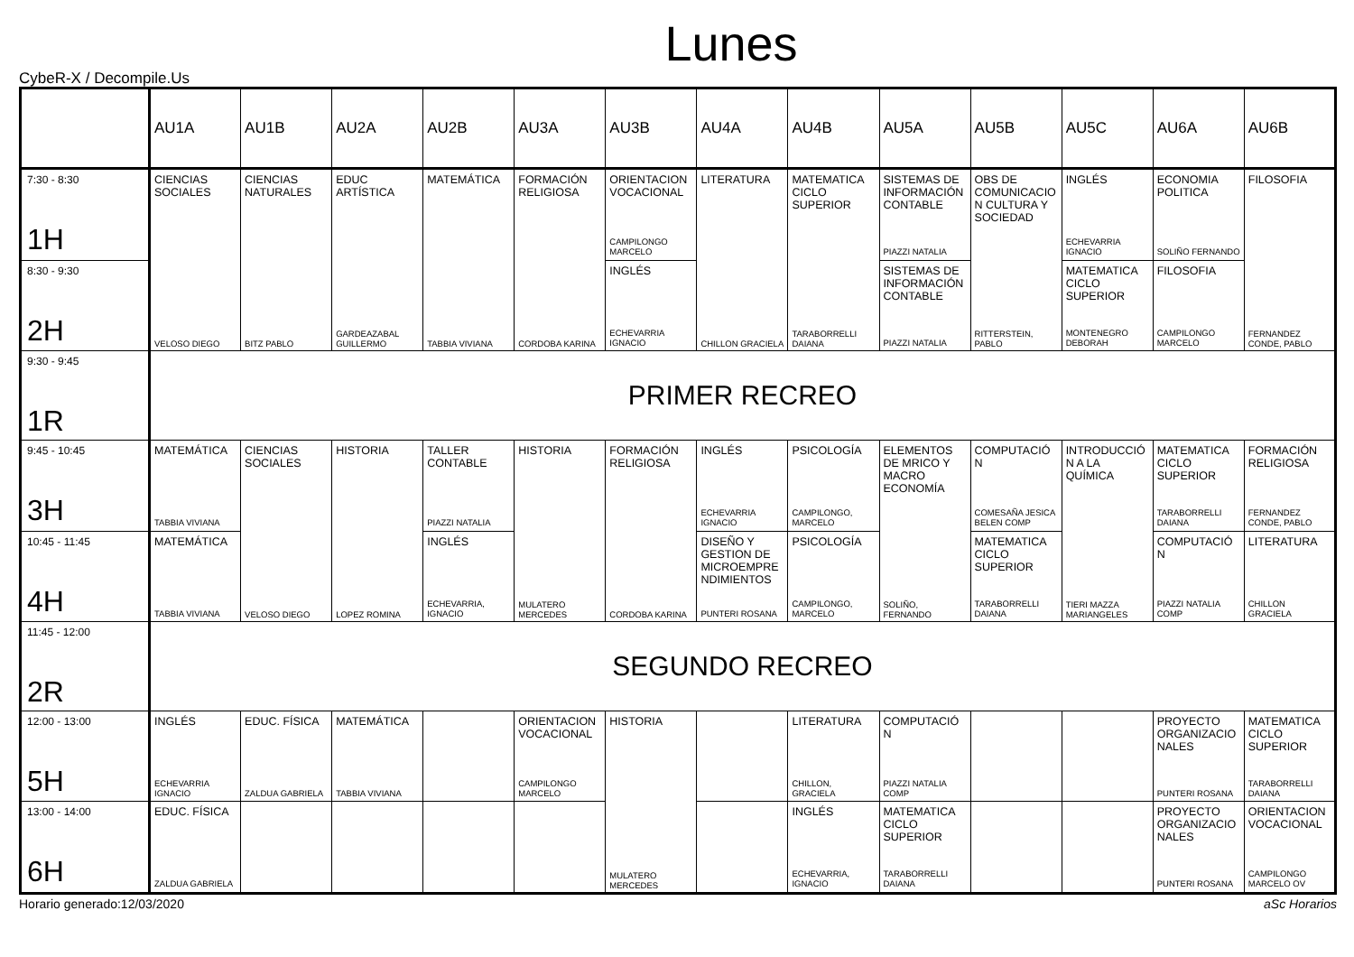Lunes
CybeR-X / Decompile.Us
| | AU1A | AU1B | AU2A | AU2B | AU3A | AU3B | AU4A | AU4B | AU5A | AU5B | AU5C | AU6A | AU6B |
| --- | --- | --- | --- | --- | --- | --- | --- | --- | --- | --- | --- | --- | --- |
| 7:30 - 8:30 1H | CIENCIAS SOCIALES VELOSO DIEGO | CIENCIAS NATURALES BITZ PABLO | EDUC ARTÍSTICA GARDEAZABAL GUILLERMO | MATEMÁTICA TABBIA VIVIANA | FORMACIÓN RELIGIOSA CORDOBA KARINA | ORIENTACION VOCACIONAL CAMPILONGO MARCELO | LITERATURA CHILLON GRACIELA | MATEMATICA CICLO SUPERIOR TARABORRELLI DAIANA | SISTEMAS DE INFORMACIÓN CONTABLE PIAZZI NATALIA | OBS DE COMUNICACIO N CULTURA Y SOCIEDAD RITTERSTEIN, PABLO | INGLÉS ECHEVARRIA IGNACIO | ECONOMIA POLITICA SOLIÑO FERNANDO | FILOSOFIA FERNANDEZ CONDE, PABLO |
| 8:30 - 9:30 2H | | | | | | INGLÉS ECHEVARRIA IGNACIO | | | SISTEMAS DE INFORMACIÓN CONTABLE PIAZZI NATALIA | | MATEMATICA CICLO SUPERIOR MONTENEGRO DEBORAH | FILOSOFIA CAMPILONGO MARCELO | |
| 9:30 - 9:45 1R | PRIMER RECREO | | | | | | | | | | | | |
| 9:45 - 10:45 3H | MATEMÁTICA TABBIA VIVIANA | CIENCIAS SOCIALES VELOSO DIEGO | HISTORIA LOPEZ ROMINA | TALLER CONTABLE PIAZZI NATALIA | HISTORIA MULATERO MERCEDES | FORMACIÓN RELIGIOSA CORDOBA KARINA | INGLÉS ECHEVARRIA IGNACIO | PSICOLOGÍA CAMPILONGO, MARCELO | ELEMENTOS DE MRICO Y MACRO ECONOMÍA SOLIÑO, FERNANDO | COMPUTACIÓ N COMESAÑA JESICA BELEN COMP | INTRODUCCIÓ N A LA QUÍMICA TIERI MAZZA MARIANGELES | MATEMATICA CICLO SUPERIOR TARABORRELLI DAIANA | FORMACIÓN RELIGIOSA FERNANDEZ CONDE, PABLO |
| 10:45 - 11:45 4H | MATEMÁTICA TABBIA VIVIANA | | | INGLÉS ECHEVARRIA, IGNACIO | | | DISEÑO Y GESTION DE MICROEMPRE NDIMIENTOS PUNTERI ROSANA | PSICOLOGÍA CAMPILONGO, MARCELO | | MATEMATICA CICLO SUPERIOR TARABORRELLI DAIANA | | COMPUTACIÓ N PIAZZI NATALIA COMP | LITERATURA CHILLON GRACIELA |
| 11:45 - 12:00 2R | SEGUNDO RECREO | | | | | | | | | | | | |
| 12:00 - 13:00 5H | INGLÉS ECHEVARRIA IGNACIO | EDUC. FÍSICA ZALDUA GABRIELA | MATEMÁTICA TABBIA VIVIANA | | ORIENTACION VOCACIONAL CAMPILONGO MARCELO | HISTORIA MULATERO MERCEDES | | LITERATURA CHILLON, GRACIELA | COMPUTACIÓ N PIAZZI NATALIA COMP | | | PROYECTO ORGANIZACIO NALES PUNTERI ROSANA | MATEMATICA CICLO SUPERIOR TARABORRELLI DAIANA |
| 13:00 - 14:00 6H | EDUC. FÍSICA ZALDUA GABRIELA | | | | | | | INGLÉS ECHEVARRIA, IGNACIO | MATEMATICA CICLO SUPERIOR TARABORRELLI DAIANA | | | PROYECTO ORGANIZACIO NALES PUNTERI ROSANA | ORIENTACION VOCACIONAL CAMPILONGO MARCELO OV |
Horario generado:12/03/2020 aSc Horarios